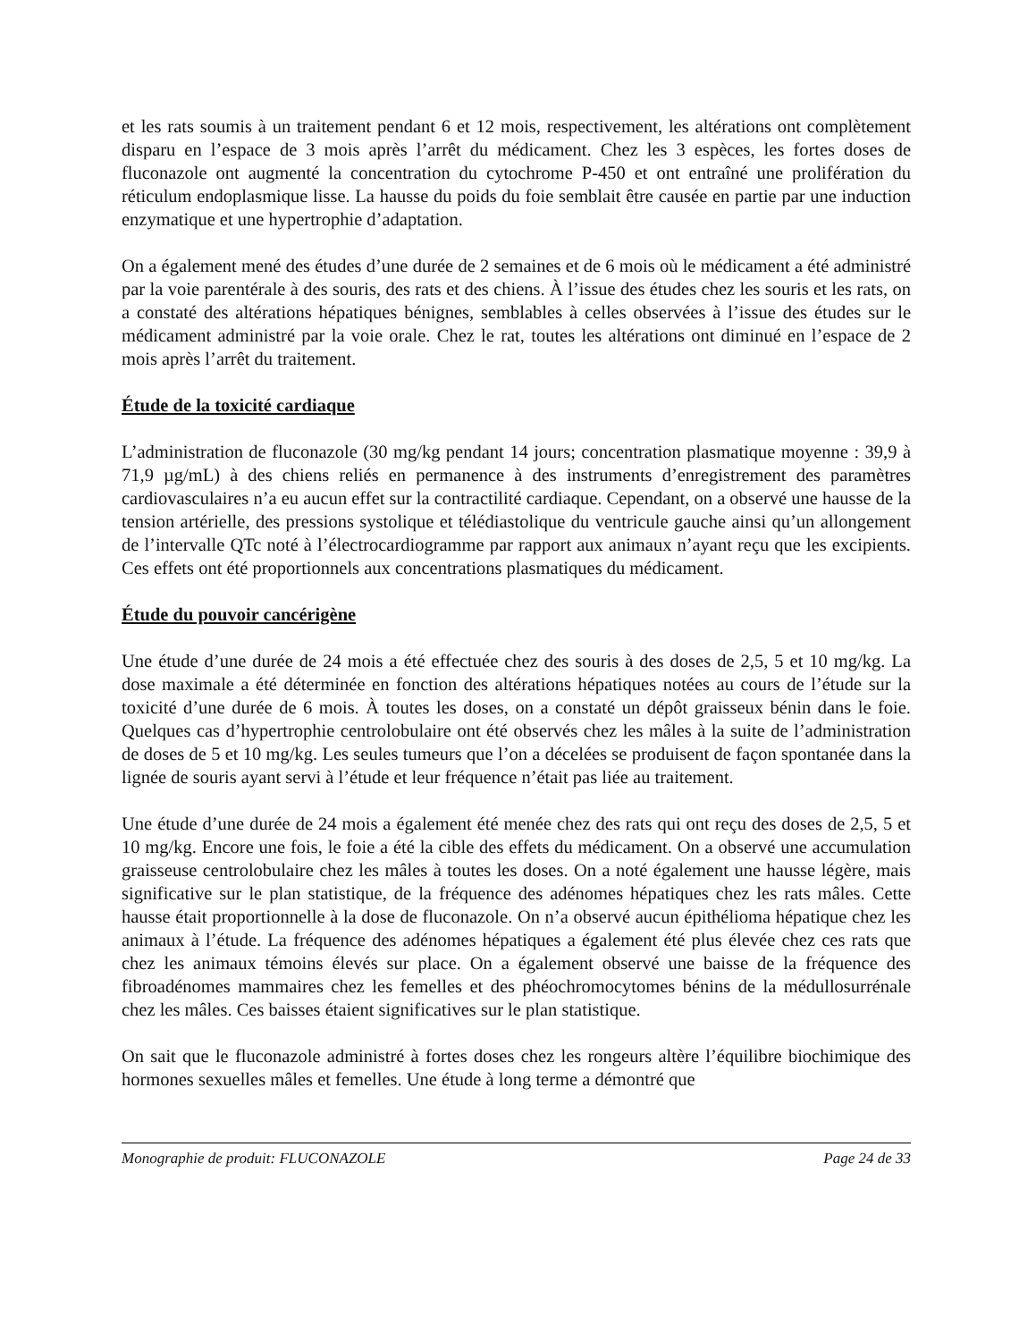et les rats soumis à un traitement pendant 6 et 12 mois, respectivement, les altérations ont complètement disparu en l’espace de 3 mois après l’arrêt du médicament. Chez les 3 espèces, les fortes doses de fluconazole ont augmenté la concentration du cytochrome P-450 et ont entraîné une prolifération du réticulum endoplasmique lisse. La hausse du poids du foie semblait être causée en partie par une induction enzymatique et une hypertrophie d’adaptation.
On a également mené des études d’une durée de 2 semaines et de 6 mois où le médicament a été administré par la voie parentérale à des souris, des rats et des chiens. À l’issue des études chez les souris et les rats, on a constaté des altérations hépatiques bénignes, semblables à celles observées à l’issue des études sur le médicament administré par la voie orale. Chez le rat, toutes les altérations ont diminué en l’espace de 2 mois après l’arrêt du traitement.
Étude de la toxicité cardiaque
L’administration de fluconazole (30 mg/kg pendant 14 jours; concentration plasmatique moyenne : 39,9 à 71,9 µg/mL) à des chiens reliés en permanence à des instruments d’enregistrement des paramètres cardiovasculaires n’a eu aucun effet sur la contractilité cardiaque. Cependant, on a observé une hausse de la tension artérielle, des pressions systolique et télédiastolique du ventricule gauche ainsi qu’un allongement de l’intervalle QTc noté à l’électrocardiogramme par rapport aux animaux n’ayant reçu que les excipients. Ces effets ont été proportionnels aux concentrations plasmatiques du médicament.
Étude du pouvoir cancérigène
Une étude d’une durée de 24 mois a été effectuée chez des souris à des doses de 2,5, 5 et 10 mg/kg. La dose maximale a été déterminée en fonction des altérations hépatiques notées au cours de l’étude sur la toxicité d’une durée de 6 mois. À toutes les doses, on a constaté un dépôt graisseux bénin dans le foie. Quelques cas d’hypertrophie centrolobulaire ont été observés chez les mâles à la suite de l’administration de doses de 5 et 10 mg/kg. Les seules tumeurs que l’on a décelées se produisent de façon spontanée dans la lignée de souris ayant servi à l’étude et leur fréquence n’était pas liée au traitement.
Une étude d’une durée de 24 mois a également été menée chez des rats qui ont reçu des doses de 2,5, 5 et 10 mg/kg. Encore une fois, le foie a été la cible des effets du médicament. On a observé une accumulation graisseuse centrolobulaire chez les mâles à toutes les doses. On a noté également une hausse légère, mais significative sur le plan statistique, de la fréquence des adénomes hépatiques chez les rats mâles. Cette hausse était proportionnelle à la dose de fluconazole. On n’a observé aucun épithélioma hépatique chez les animaux à l’étude. La fréquence des adénomes hépatiques a également été plus élevée chez ces rats que chez les animaux témoins élevés sur place. On a également observé une baisse de la fréquence des fibroadénomes mammaires chez les femelles et des phéochromocytomes bénins de la médullosurrénale chez les mâles. Ces baisses étaient significatives sur le plan statistique.
On sait que le fluconazole administré à fortes doses chez les rongeurs altère l’équilibre biochimique des hormones sexuelles mâles et femelles. Une étude à long terme a démontré que
Monographie de produit: FLUCONAZOLE Page 24 de 33